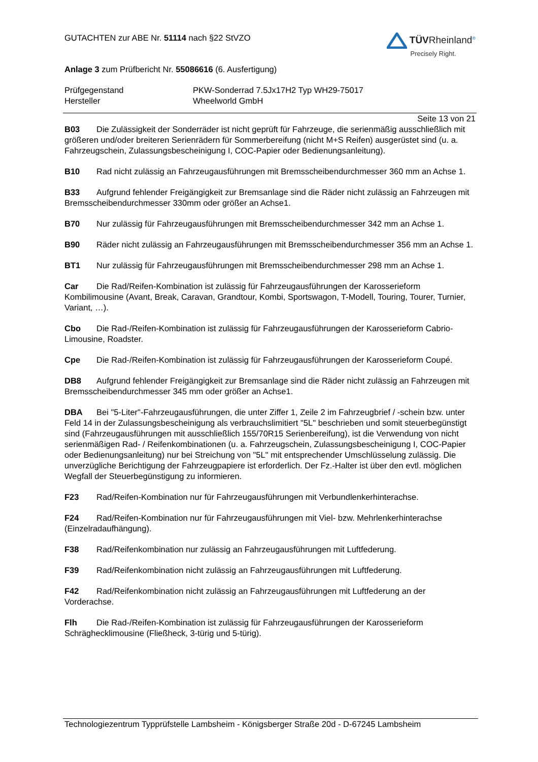GUTACHTEN zur ABE Nr. 51114 nach §22 StVZO
TÜV Rheinland<sup>®</sup>
Precisely Right.
Anlage 3 zum Prüfbericht Nr. 55086616 (6. Ausfertigung)
Prüfgegenstand
Hersteller
PKW-Sonderrad 7.5Jx17H2 Typ WH29-75017
Wheelworld GmbH
Seite 13 von 21
B03 Die Zulässigkeit der Sonderräder ist nicht geprüft für Fahrzeuge, die serienmäßig ausschließlich mit größeren und/oder breiteren Serienrädern für Sommerbereifung (nicht M+S Reifen) ausgerüstet sind (u. a. Fahrzeugschein, Zulassungsbescheinigung I, COC-Papier oder Bedienungsanleitung).
B10 Rad nicht zulässig an Fahrzeugausführungen mit Bremsscheibendurchmesser 360 mm an Achse 1.
B33 Aufgrund fehlender Freigängigkeit zur Bremsanlage sind die Räder nicht zulässig an Fahrzeugen mit Bremsscheibendurchmesser 330mm oder größer an Achse1.
B70 Nur zulässig für Fahrzeugausführungen mit Bremsscheibendurchmesser 342 mm an Achse 1.
B90 Räder nicht zulässig an Fahrzeugausführungen mit Bremsscheibendurchmesser 356 mm an Achse 1.
BT1 Nur zulässig für Fahrzeugausführungen mit Bremsscheibendurchmesser 298 mm an Achse 1.
Car Die Rad/Reifen-Kombination ist zulässig für Fahrzeugausführungen der Karosserieform Kombilimousine (Avant, Break, Caravan, Grandtour, Kombi, Sportswagon, T-Modell, Touring, Tourer, Turnier, Variant, …).
Cbo Die Rad-/Reifen-Kombination ist zulässig für Fahrzeugausführungen der Karosserieform Cabrio-Limousine, Roadster.
Cpe Die Rad-/Reifen-Kombination ist zulässig für Fahrzeugausführungen der Karosserieform Coupé.
DB8 Aufgrund fehlender Freigängigkeit zur Bremsanlage sind die Räder nicht zulässig an Fahrzeugen mit Bremsscheibendurchmesser 345 mm oder größer an Achse1.
DBA Bei "5-Liter"-Fahrzeugausführungen, die unter Ziffer 1, Zeile 2 im Fahrzeugbrief / -schein bzw. unter Feld 14 in der Zulassungsbescheinigung als verbrauchslimitiert "5L" beschrieben und somit steuerbegünstigt sind (Fahrzeugausführungen mit ausschließlich 155/70R15 Serienbereifung), ist die Verwendung von nicht serienmäßigen Rad- / Reifenkombinationen (u. a. Fahrzeugschein, Zulassungsbescheinigung I, COC-Papier oder Bedienungsanleitung) nur bei Streichung von "5L" mit entsprechender Umschlüsselung zulässig. Die unverzügliche Berichtigung der Fahrzeugpapiere ist erforderlich. Der Fz.-Halter ist über den evtl. möglichen Wegfall der Steuerbegünstigung zu informieren.
F23 Rad/Reifen-Kombination nur für Fahrzeugausführungen mit Verbundlenkerhinterachse.
F24 Rad/Reifen-Kombination nur für Fahrzeugausführungen mit Viel- bzw. Mehrlenkerhinterachse (Einzelradaufhängung).
F38 Rad/Reifenkombination nur zulässig an Fahrzeugausführungen mit Luftfederung.
F39 Rad/Reifenkombination nicht zulässig an Fahrzeugausführungen mit Luftfederung.
F42 Rad/Reifenkombination nicht zulässig an Fahrzeugausführungen mit Luftfederung an der Vorderachse.
Flh Die Rad-/Reifen-Kombination ist zulässig für Fahrzeugausführungen der Karosserieform Schräghecklimousine (Fließheck, 3-türig und 5-türig).
Technologiezentrum Typprüfstelle Lambsheim - Königsberger Straße 20d - D-67245 Lambsheim